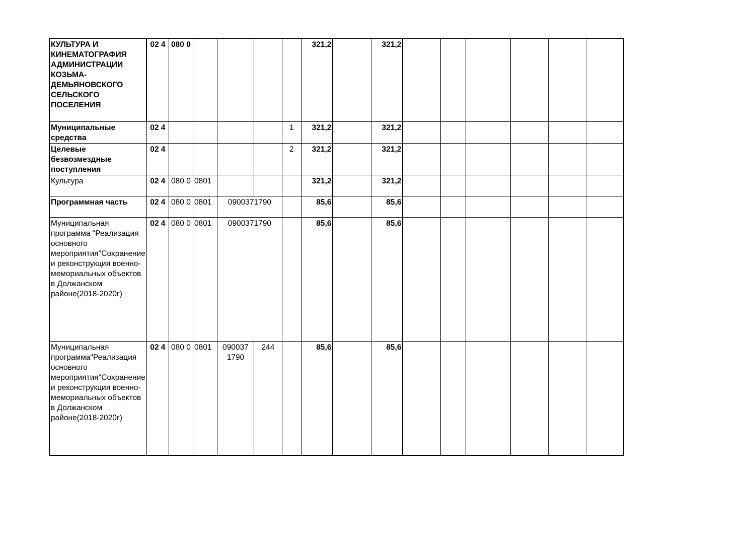| КУЛЬТУРА И КИНЕМАТОГРАФИЯ АДМИНИСТРАЦИИ КОЗЬМА-ДЕМЬЯНОВСКОГО СЕЛЬСКОГО ПОСЕЛЕНИЯ | 02 4 | 080 0 | | | | | 321,2 | | 321,2 | | | | | | |
| Муниципальные средства | 02 4 | | | | | 1 | 321,2 | | 321,2 | | | | | | |
| Целевые безвозмездные поступления | 02 4 | | | | | 2 | 321,2 | | 321,2 | | | | | | |
| Культура | 02 4 | 080 0 | 0801 | | | | 321,2 | | 321,2 | | | | | | |
| Программная часть | 02 4 | 080 0 | 0801 | 0900371790 | | | 85,6 | | 85,6 | | | | | | |
| Муниципальная программа "Реализация основного мероприятия"Сохранение и реконструкция военно-мемориальных объектов в Должанском районе(2018-2020г) | 02 4 | 080 0 | 0801 | 0900371790 | | | 85,6 | | 85,6 | | | | | | |
| Муниципальная программа"Реализация основного мероприятия"Сохранение и реконструкция военно-мемориальных объектов в Должанском районе(2018-2020г) | 02 4 | 080 0 | 0801 | 090037 1790 | 244 | | 85,6 | | 85,6 | | | | | | |